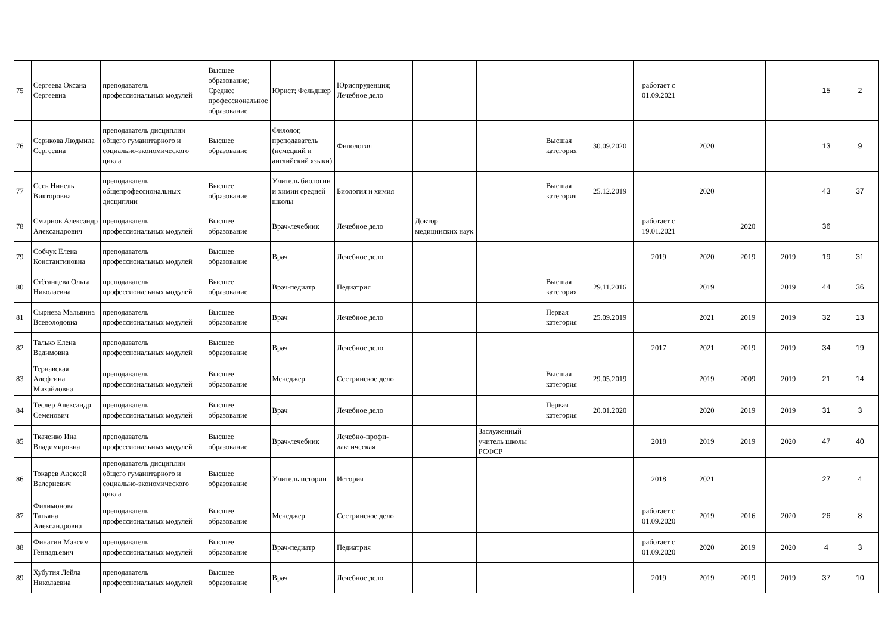| 75 | Сергеева Оксана Сергеевна | преподаватель профессиональных модулей | Высшее образование; Среднее профессиональное образование | Юрист; Фельдшер | Юриспруденция; Лечебное дело | | | | | работает с 01.09.2021 | | | | 15 | 2 |
| 76 | Серикова Людмила Сергеевна | преподаватель дисциплин общего гуманитарного и социально-экономического цикла | Высшее образование | Филолог, преподаватель (немецкий и английский языки) | Филология | | | Высшая категория | 30.09.2020 | | 2020 | | | 13 | 9 |
| 77 | Сесь Нинель Викторовна | преподаватель общепрофессиональных дисциплин | Высшее образование | Учитель биологии и химии средней школы | Биология и химия | | | Высшая категория | 25.12.2019 | | 2020 | | | 43 | 37 |
| 78 | Смирнов Александр Александрович | преподаватель профессиональных модулей | Высшее образование | Врач-лечебник | Лечебное дело | Доктор медицинских наук | | | | работает с 19.01.2021 | | 2020 | | 36 | |
| 79 | Собчук Елена Константиновна | преподаватель профессиональных модулей | Высшее образование | Врач | Лечебное дело | | | | | 2019 | 2020 | 2019 | 2019 | 19 | 31 |
| 80 | Стёганцева Ольга Николаевна | преподаватель профессиональных модулей | Высшее образование | Врач-педиатр | Педиатрия | | | Высшая категория | 29.11.2016 | | 2019 | | 2019 | 44 | 36 |
| 81 | Сырнева Мальвина Всеволодовна | преподаватель профессиональных модулей | Высшее образование | Врач | Лечебное дело | | | Первая категория | 25.09.2019 | | 2021 | 2019 | 2019 | 32 | 13 |
| 82 | Талько Елена Вадимовна | преподаватель профессиональных модулей | Высшее образование | Врач | Лечебное дело | | | | | 2017 | 2021 | 2019 | 2019 | 34 | 19 |
| 83 | Тернавская Алефтина Михайловна | преподаватель профессиональных модулей | Высшее образование | Менеджер | Сестринское дело | | | Высшая категория | 29.05.2019 | | 2019 | 2009 | 2019 | 21 | 14 |
| 84 | Теслер Александр Семенович | преподаватель профессиональных модулей | Высшее образование | Врач | Лечебное дело | | | Первая категория | 20.01.2020 | | 2020 | 2019 | 2019 | 31 | 3 |
| 85 | Ткаченко Ина Владимировна | преподаватель профессиональных модулей | Высшее образование | Врач-лечебник | Лечебно-профи-лактическая | | Заслуженный учитель школы РСФСР | | | 2018 | 2019 | 2019 | 2020 | 47 | 40 |
| 86 | Токарев Алексей Валериевич | преподаватель дисциплин общего гуманитарного и социально-экономического цикла | Высшее образование | Учитель истории | История | | | | | 2018 | 2021 | | | 27 | 4 |
| 87 | Филимонова Татьяна Александровна | преподаватель профессиональных модулей | Высшее образование | Менеджер | Сестринское дело | | | | | работает с 01.09.2020 | 2019 | 2016 | 2020 | 26 | 8 |
| 88 | Финагин Максим Геннадьевич | преподаватель профессиональных модулей | Высшее образование | Врач-педиатр | Педиатрия | | | | | работает с 01.09.2020 | 2020 | 2019 | 2020 | 4 | 3 |
| 89 | Хубутия Лейла Николаевна | преподаватель профессиональных модулей | Высшее образование | Врач | Лечебное дело | | | | | 2019 | 2019 | 2019 | 2019 | 37 | 10 |